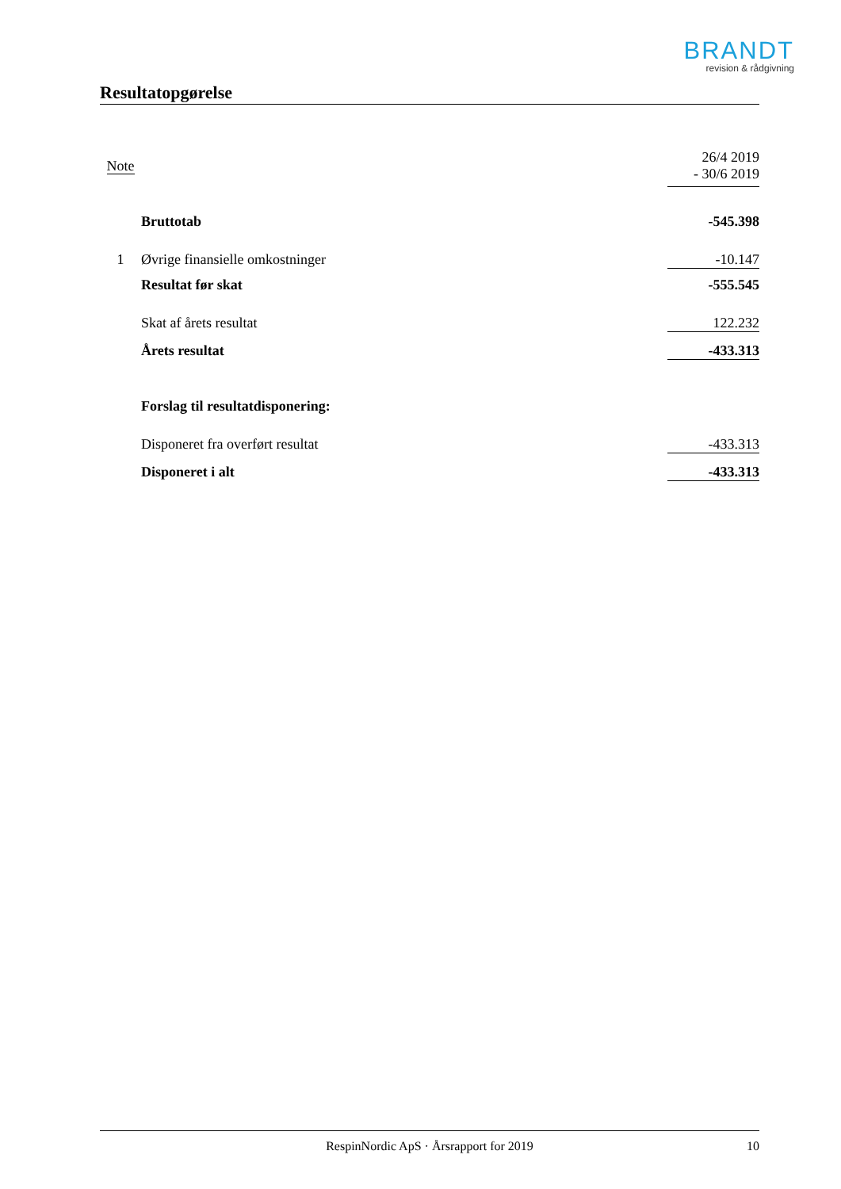BRANDT
revision & rådgivning
Resultatopgørelse
| Note | | 26/4 2019 - 30/6 2019 |
| --- | --- | --- |
| | Bruttotab | -545.398 |
| 1 | Øvrige finansielle omkostninger | -10.147 |
| | Resultat før skat | -555.545 |
| | Skat af årets resultat | 122.232 |
| | Årets resultat | -433.313 |
| | Forslag til resultatdisponering: | |
| | Disponeret fra overført resultat | -433.313 |
| | Disponeret i alt | -433.313 |
RespinNordic ApS · Årsrapport for 2019 10